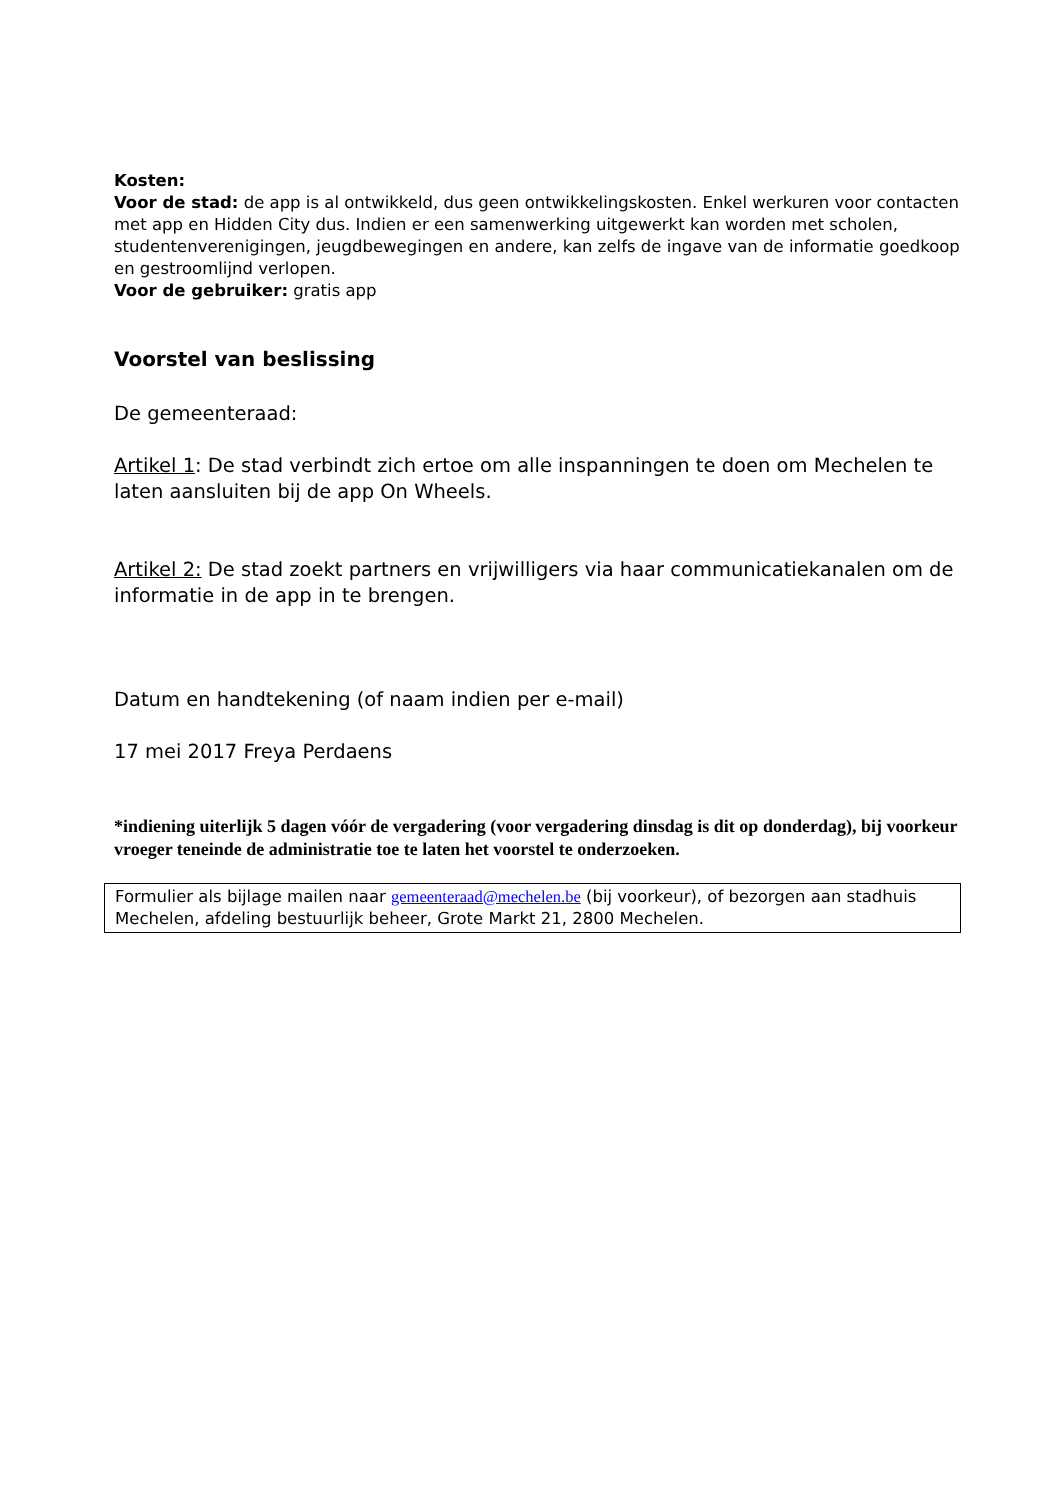Kosten:
Voor de stad: de app is al ontwikkeld, dus geen ontwikkelingskosten. Enkel werkuren voor contacten met app en Hidden City dus. Indien er een samenwerking uitgewerkt kan worden met scholen, studentenverenigingen, jeugdbewegingen en andere, kan zelfs de ingave van de informatie goedkoop en gestroomlijnd verlopen.
Voor de gebruiker: gratis app
Voorstel van beslissing
De gemeenteraad:
Artikel 1: De stad verbindt zich ertoe om alle inspanningen te doen om Mechelen te laten aansluiten bij de app On Wheels.
Artikel 2: De stad zoekt partners en vrijwilligers via haar communicatiekanalen om de informatie in de app in te brengen.
Datum en handtekening (of naam indien per e-mail)
17 mei 2017 Freya Perdaens
*indiening uiterlijk 5 dagen vóór de vergadering (voor vergadering dinsdag is dit op donderdag), bij voorkeur vroeger teneinde de administratie toe te laten het voorstel te onderzoeken.
Formulier als bijlage mailen naar gemeenteraad@mechelen.be (bij voorkeur), of bezorgen aan stadhuis Mechelen, afdeling bestuurlijk beheer, Grote Markt 21, 2800 Mechelen.